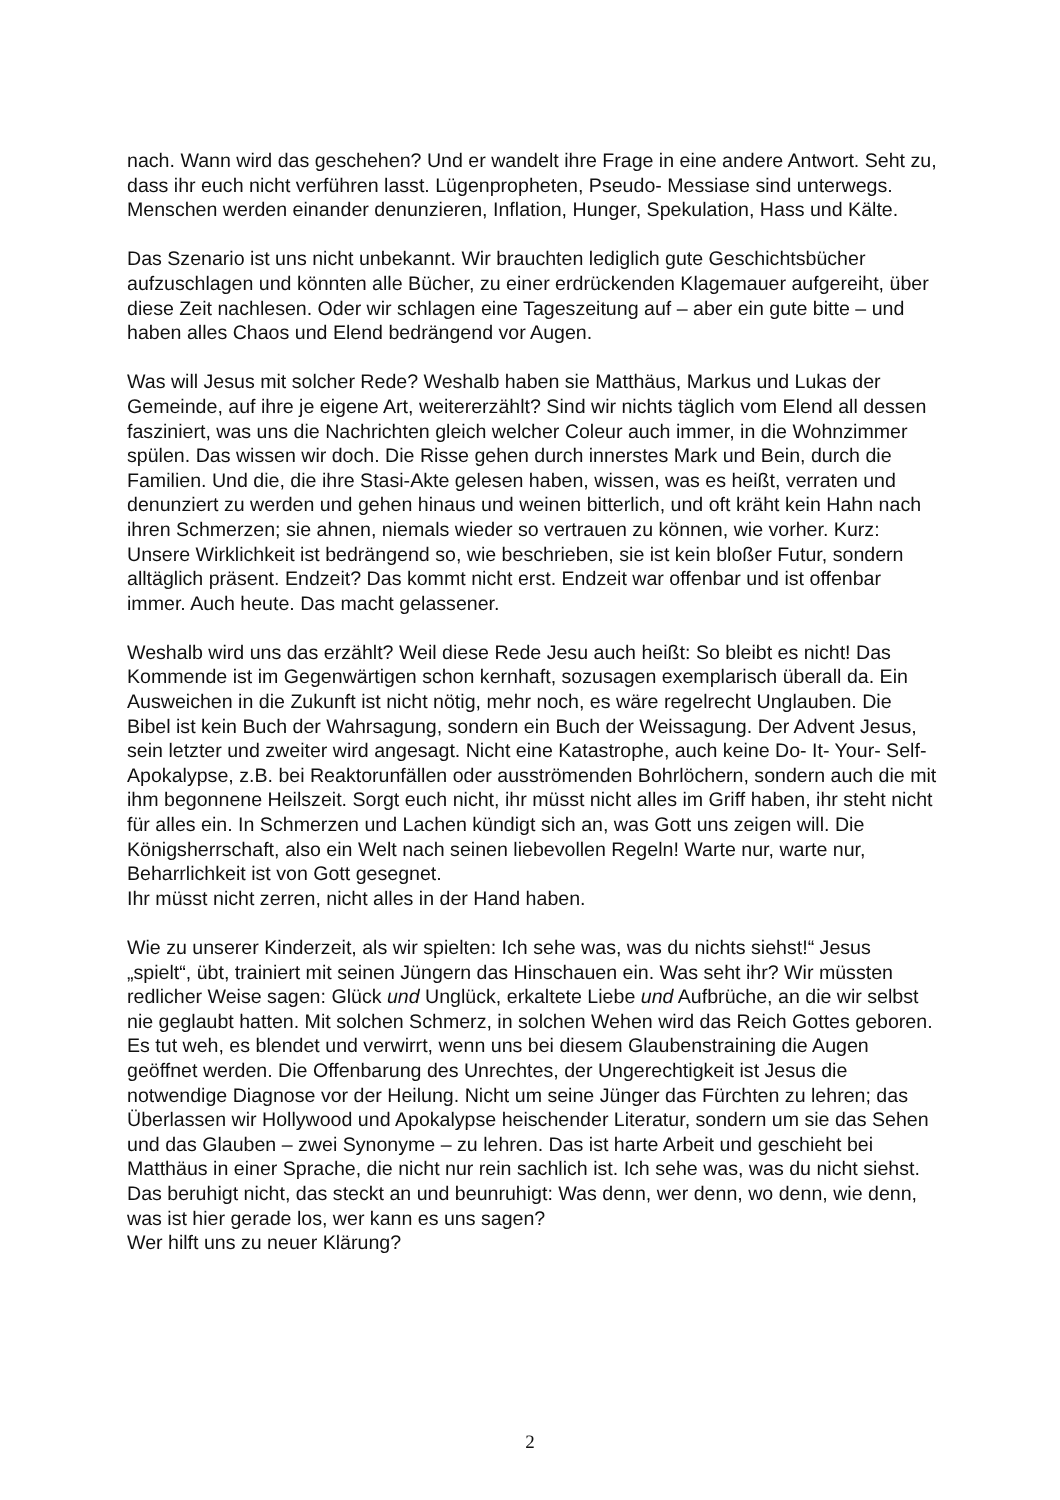nach. Wann wird das geschehen? Und er wandelt ihre Frage in eine andere Antwort. Seht zu, dass ihr euch nicht verführen lasst. Lügenpropheten, Pseudo- Messiase sind unterwegs. Menschen werden einander denunzieren, Inflation, Hunger, Spekulation, Hass und Kälte.
Das Szenario ist uns nicht unbekannt. Wir brauchten lediglich gute Geschichtsbücher aufzuschlagen und könnten alle Bücher, zu einer erdrückenden Klagemauer aufgereiht, über diese Zeit nachlesen. Oder wir schlagen eine Tageszeitung auf – aber ein gute bitte – und haben alles Chaos und Elend bedrängend vor Augen.
Was will Jesus mit solcher Rede? Weshalb haben sie Matthäus, Markus und Lukas der Gemeinde, auf ihre je eigene Art, weitererzählt? Sind wir nichts täglich vom Elend all dessen fasziniert, was uns die Nachrichten gleich welcher Coleur auch immer, in die Wohnzimmer spülen. Das wissen wir doch. Die Risse gehen durch innerstes Mark und Bein, durch die Familien. Und die, die ihre Stasi-Akte gelesen haben, wissen, was es heißt, verraten und denunziert zu werden und gehen hinaus und weinen bitterlich, und oft kräht kein Hahn nach ihren Schmerzen; sie ahnen, niemals wieder so vertrauen zu können, wie vorher. Kurz: Unsere Wirklichkeit ist bedrängend so, wie beschrieben, sie ist kein bloßer Futur, sondern alltäglich präsent. Endzeit? Das kommt nicht erst. Endzeit war offenbar und ist offenbar immer. Auch heute. Das macht gelassener.
Weshalb wird uns das erzählt? Weil diese Rede Jesu auch heißt: So bleibt es nicht! Das Kommende ist im Gegenwärtigen schon kernhaft, sozusagen exemplarisch überall da. Ein Ausweichen in die Zukunft ist nicht nötig, mehr noch, es wäre regelrecht Unglauben. Die Bibel ist kein Buch der Wahrsagung, sondern ein Buch der Weissagung. Der Advent Jesus, sein letzter und zweiter wird angesagt. Nicht eine Katastrophe, auch keine Do- It- Your- Self- Apokalypse, z.B. bei Reaktorunfällen oder ausströmenden Bohrlöchern, sondern auch die mit ihm begonnene Heilszeit. Sorgt euch nicht, ihr müsst nicht alles im Griff haben, ihr steht nicht für alles ein. In Schmerzen und Lachen kündigt sich an, was Gott uns zeigen will. Die Königsherrschaft, also ein Welt nach seinen liebevollen Regeln! Warte nur, warte nur, Beharrlichkeit ist von Gott gesegnet.
Ihr müsst nicht zerren, nicht alles in der Hand haben.
Wie zu unserer Kinderzeit, als wir spielten: Ich sehe was, was du nichts siehst!“ Jesus „spielt“, übt, trainiert mit seinen Jüngern das Hinschauen ein. Was seht ihr? Wir müssten redlicher Weise sagen: Glück und Unglück, erkaltete Liebe und Aufbrüche, an die wir selbst nie geglaubt hatten. Mit solchen Schmerz, in solchen Wehen wird das Reich Gottes geboren. Es tut weh, es blendet und verwirrt, wenn uns bei diesem Glaubenstraining die Augen geöffnet werden. Die Offenbarung des Unrechtes, der Ungerechtigkeit ist Jesus die notwendige Diagnose vor der Heilung. Nicht um seine Jünger das Fürchten zu lehren; das Überlassen wir Hollywood und Apokalypse heischender Literatur, sondern um sie das Sehen und das Glauben – zwei Synonyme – zu lehren. Das ist harte Arbeit und geschieht bei Matthäus in einer Sprache, die nicht nur rein sachlich ist. Ich sehe was, was du nicht siehst. Das beruhigt nicht, das steckt an und beunruhigt: Was denn, wer denn, wo denn, wie denn, was ist hier gerade los, wer kann es uns sagen?
Wer hilft uns zu neuer Klärung?
2